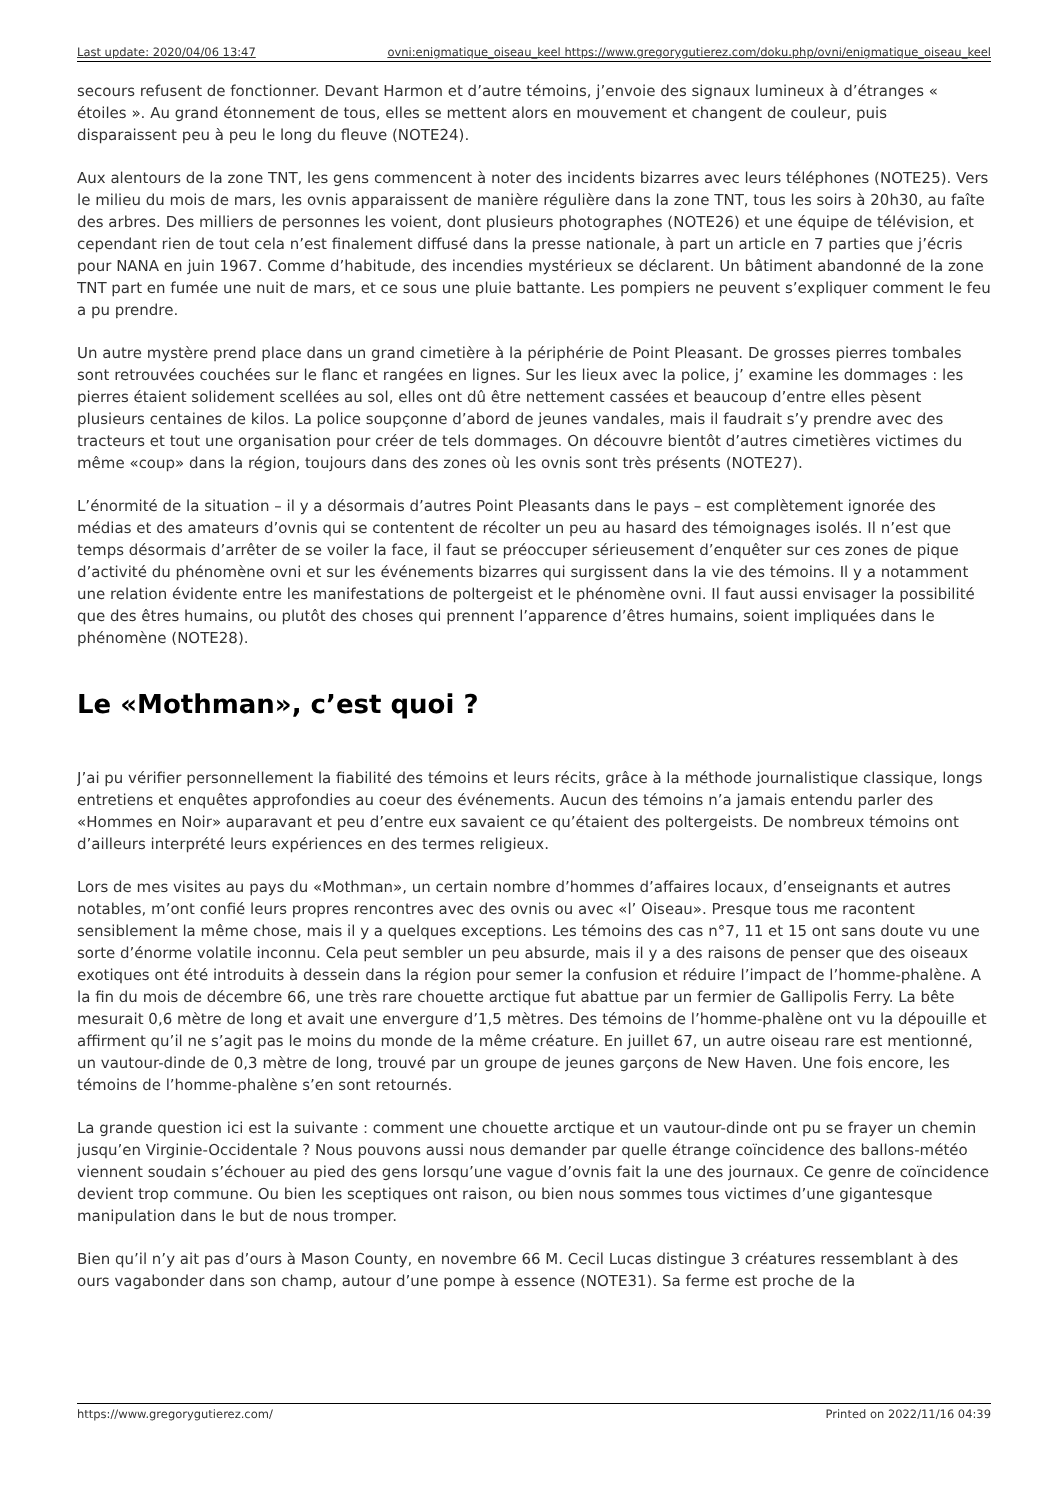Last update: 2020/04/06 13:47 ovni:enigmatique_oiseau_keel https://www.gregorygutierez.com/doku.php/ovni/enigmatique_oiseau_keel
secours refusent de fonctionner. Devant Harmon et d’autre témoins, j’envoie des signaux lumineux à d’étranges « étoiles ». Au grand étonnement de tous, elles se mettent alors en mouvement et changent de couleur, puis disparaissent peu à peu le long du fleuve (NOTE24).
Aux alentours de la zone TNT, les gens commencent à noter des incidents bizarres avec leurs téléphones (NOTE25). Vers le milieu du mois de mars, les ovnis apparaissent de manière régulière dans la zone TNT, tous les soirs à 20h30, au faîte des arbres. Des milliers de personnes les voient, dont plusieurs photographes (NOTE26) et une équipe de télévision, et cependant rien de tout cela n’est finalement diffusé dans la presse nationale, à part un article en 7 parties que j’écris pour NANA en juin 1967. Comme d’habitude, des incendies mystérieux se déclarent. Un bâtiment abandonné de la zone TNT part en fumée une nuit de mars, et ce sous une pluie battante. Les pompiers ne peuvent s’expliquer comment le feu a pu prendre.
Un autre mystère prend place dans un grand cimetière à la périphérie de Point Pleasant. De grosses pierres tombales sont retrouvées couchées sur le flanc et rangées en lignes. Sur les lieux avec la police, j’ examine les dommages : les pierres étaient solidement scellées au sol, elles ont dû être nettement cassées et beaucoup d’entre elles pèsent plusieurs centaines de kilos. La police soupçonne d’abord de jeunes vandales, mais il faudrait s’y prendre avec des tracteurs et tout une organisation pour créer de tels dommages. On découvre bientôt d’autres cimetières victimes du même «coup» dans la région, toujours dans des zones où les ovnis sont très présents (NOTE27).
L’énormité de la situation – il y a désormais d’autres Point Pleasants dans le pays – est complètement ignorée des médias et des amateurs d’ovnis qui se contentent de récolter un peu au hasard des témoignages isolés. Il n’est que temps désormais d’arrêter de se voiler la face, il faut se préoccuper sérieusement d’enquêter sur ces zones de pique d’activité du phénomène ovni et sur les événements bizarres qui surgissent dans la vie des témoins. Il y a notamment une relation évidente entre les manifestations de poltergeist et le phénomène ovni. Il faut aussi envisager la possibilité que des êtres humains, ou plutôt des choses qui prennent l’apparence d’êtres humains, soient impliquées dans le phénomène (NOTE28).
Le «Mothman», c’est quoi ?
J’ai pu vérifier personnellement la fiabilité des témoins et leurs récits, grâce à la méthode journalistique classique, longs entretiens et enquêtes approfondies au coeur des événements. Aucun des témoins n’a jamais entendu parler des «Hommes en Noir» auparavant et peu d’entre eux savaient ce qu’étaient des poltergeists. De nombreux témoins ont d’ailleurs interprété leurs expériences en des termes religieux.
Lors de mes visites au pays du «Mothman», un certain nombre d’hommes d’affaires locaux, d’enseignants et autres notables, m’ont confié leurs propres rencontres avec des ovnis ou avec «l’ Oiseau». Presque tous me racontent sensiblement la même chose, mais il y a quelques exceptions. Les témoins des cas n°7, 11 et 15 ont sans doute vu une sorte d’énorme volatile inconnu. Cela peut sembler un peu absurde, mais il y a des raisons de penser que des oiseaux exotiques ont été introduits à dessein dans la région pour semer la confusion et réduire l’impact de l’homme-phalène. A la fin du mois de décembre 66, une très rare chouette arctique fut abattue par un fermier de Gallipolis Ferry. La bête mesurait 0,6 mètre de long et avait une envergure d’1,5 mètres. Des témoins de l’homme-phalène ont vu la dépouille et affirment qu’il ne s’agit pas le moins du monde de la même créature. En juillet 67, un autre oiseau rare est mentionné, un vautour-dinde de 0,3 mètre de long, trouvé par un groupe de jeunes garçons de New Haven. Une fois encore, les témoins de l’homme-phalène s’en sont retournés.
La grande question ici est la suivante : comment une chouette arctique et un vautour-dinde ont pu se frayer un chemin jusqu’en Virginie-Occidentale ? Nous pouvons aussi nous demander par quelle étrange coïncidence des ballons-météo viennent soudain s’échouer au pied des gens lorsqu’une vague d’ovnis fait la une des journaux. Ce genre de coïncidence devient trop commune. Ou bien les sceptiques ont raison, ou bien nous sommes tous victimes d’une gigantesque manipulation dans le but de nous tromper.
Bien qu’il n’y ait pas d’ours à Mason County, en novembre 66 M. Cecil Lucas distingue 3 créatures ressemblant à des ours vagabonder dans son champ, autour d’une pompe à essence (NOTE31). Sa ferme est proche de la
https://www.gregorygutierez.com/ Printed on 2022/11/16 04:39